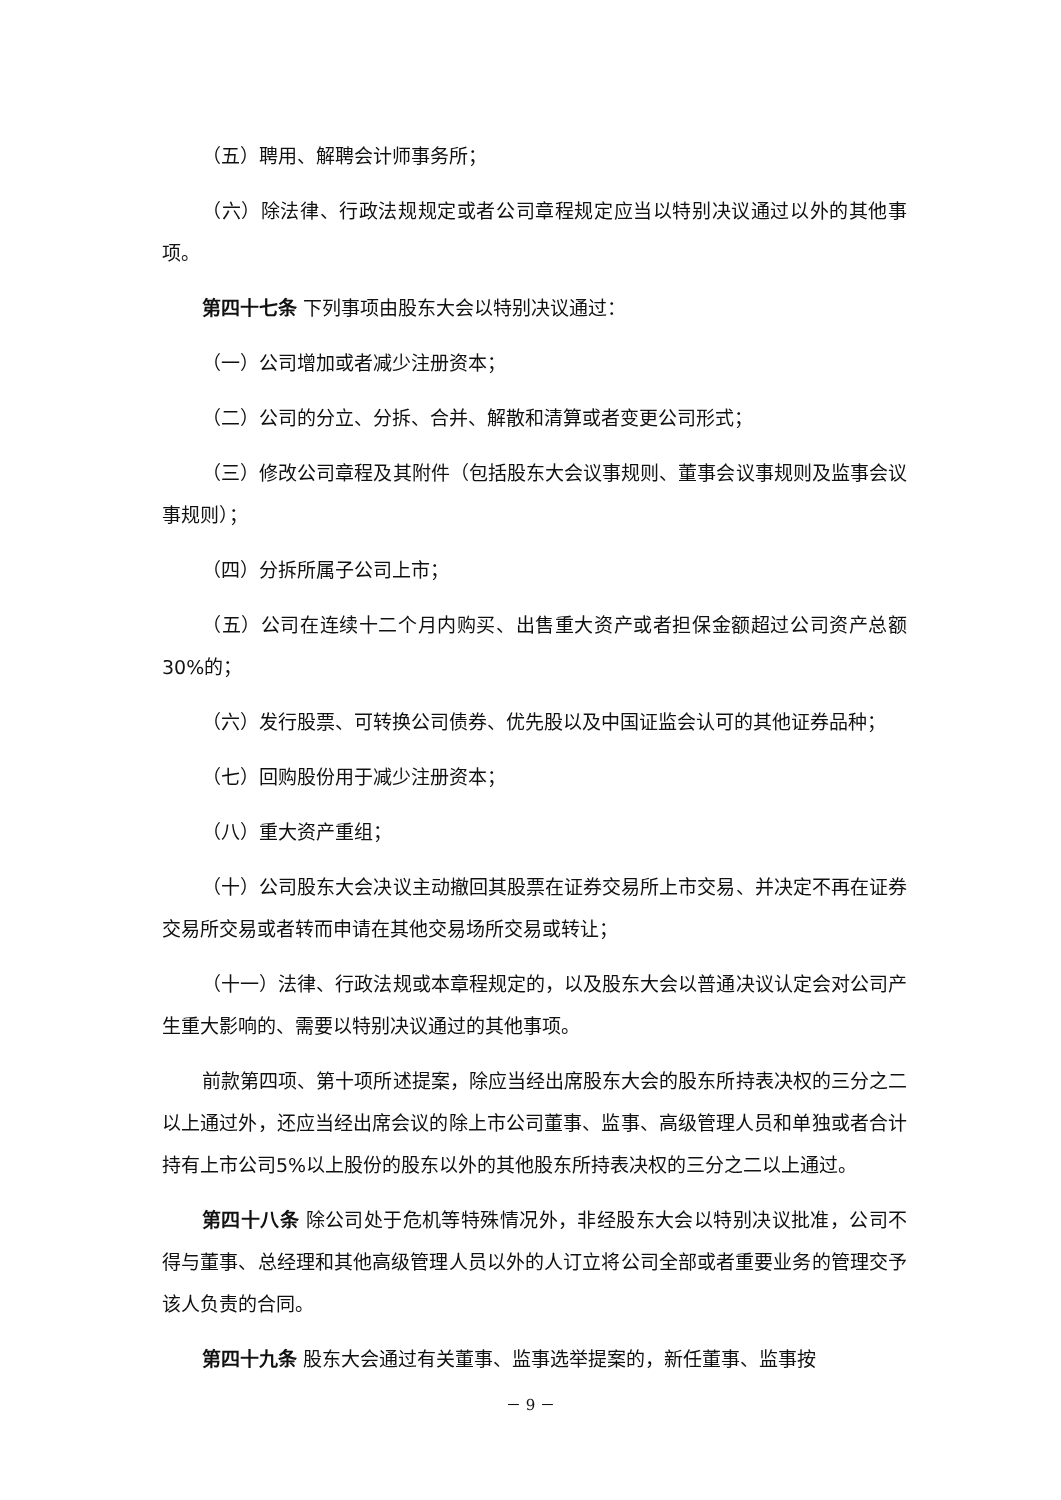（五）聘用、解聘会计师事务所；
（六）除法律、行政法规规定或者公司章程规定应当以特别决议通过以外的其他事项。
第四十七条 下列事项由股东大会以特别决议通过：
（一）公司增加或者减少注册资本；
（二）公司的分立、分拆、合并、解散和清算或者变更公司形式；
（三）修改公司章程及其附件（包括股东大会议事规则、董事会议事规则及监事会议事规则）；
（四）分拆所属子公司上市；
（五）公司在连续十二个月内购买、出售重大资产或者担保金额超过公司资产总额30%的；
（六）发行股票、可转换公司债券、优先股以及中国证监会认可的其他证券品种；
（七）回购股份用于减少注册资本；
（八）重大资产重组；
（十）公司股东大会决议主动撤回其股票在证券交易所上市交易、并决定不再在证券交易所交易或者转而申请在其他交易场所交易或转让；
（十一）法律、行政法规或本章程规定的，以及股东大会以普通决议认定会对公司产生重大影响的、需要以特别决议通过的其他事项。
前款第四项、第十项所述提案，除应当经出席股东大会的股东所持表决权的三分之二以上通过外，还应当经出席会议的除上市公司董事、监事、高级管理人员和单独或者合计持有上市公司5%以上股份的股东以外的其他股东所持表决权的三分之二以上通过。
第四十八条 除公司处于危机等特殊情况外，非经股东大会以特别决议批准，公司不得与董事、总经理和其他高级管理人员以外的人订立将公司全部或者重要业务的管理交予该人负责的合同。
第四十九条 股东大会通过有关董事、监事选举提案的，新任董事、监事按
－ 9 －